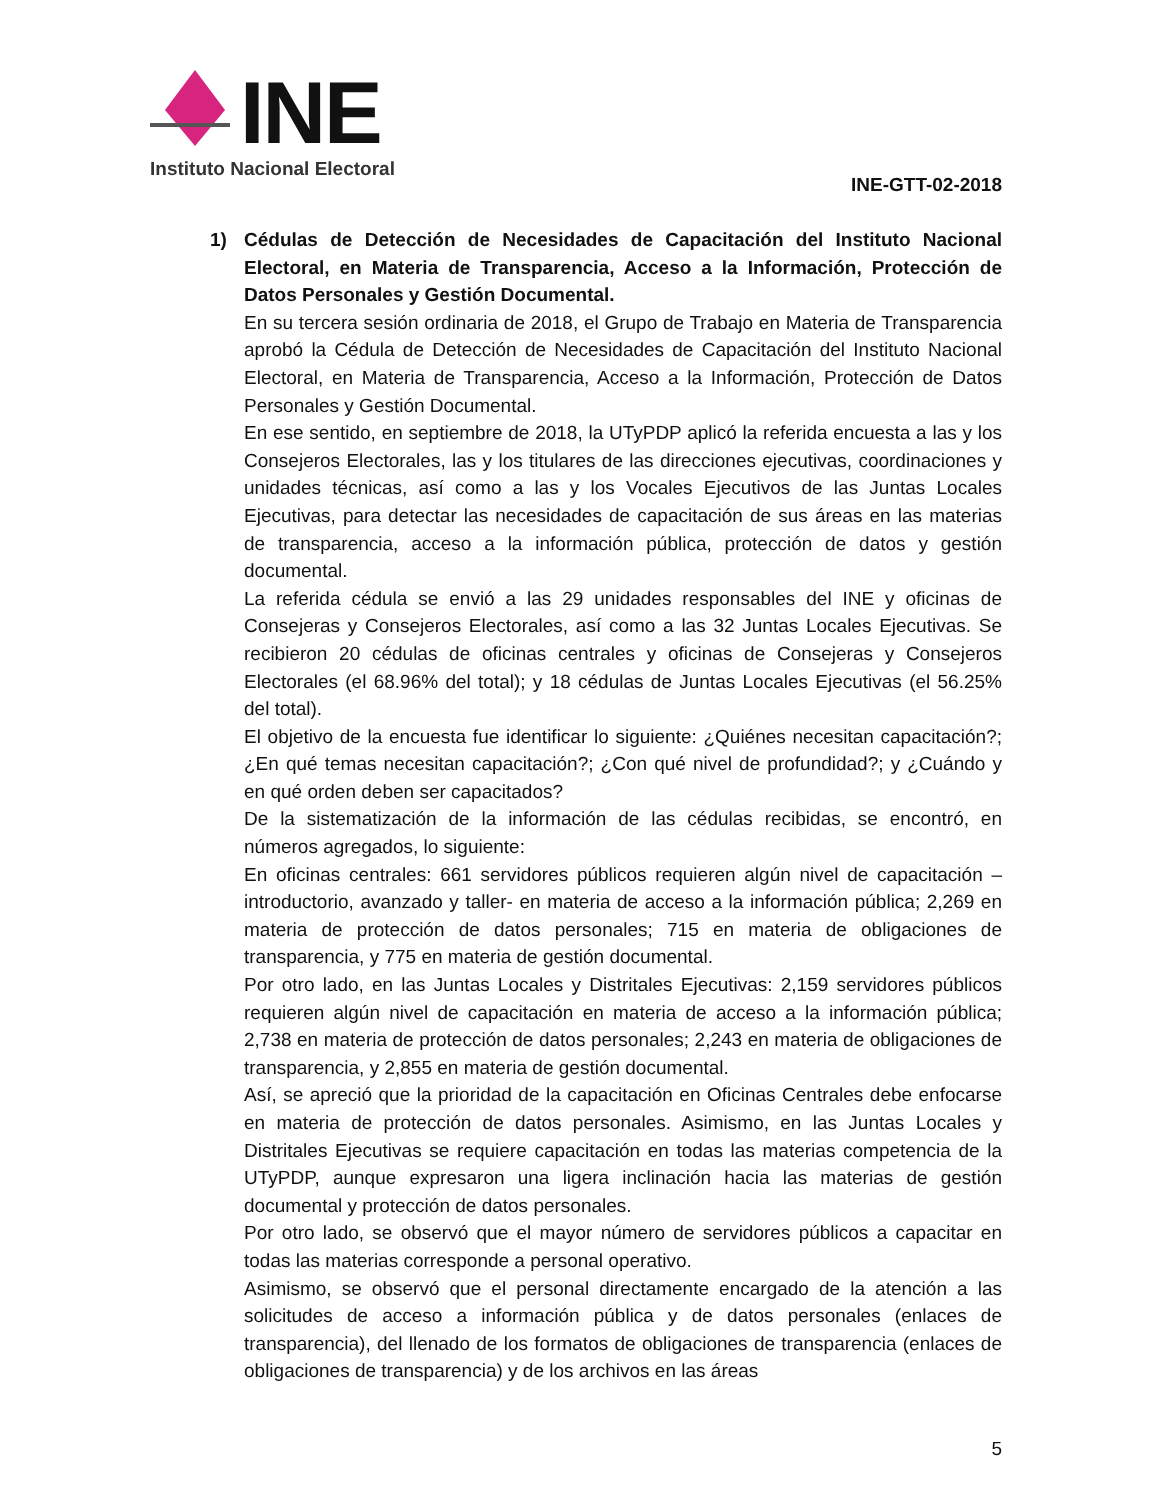INE
Instituto Nacional Electoral
INE-GTT-02-2018
1) Cédulas de Detección de Necesidades de Capacitación del Instituto Nacional Electoral, en Materia de Transparencia, Acceso a la Información, Protección de Datos Personales y Gestión Documental.
En su tercera sesión ordinaria de 2018, el Grupo de Trabajo en Materia de Transparencia aprobó la Cédula de Detección de Necesidades de Capacitación del Instituto Nacional Electoral, en Materia de Transparencia, Acceso a la Información, Protección de Datos Personales y Gestión Documental.
En ese sentido, en septiembre de 2018, la UTyPDP aplicó la referida encuesta a las y los Consejeros Electorales, las y los titulares de las direcciones ejecutivas, coordinaciones y unidades técnicas, así como a las y los Vocales Ejecutivos de las Juntas Locales Ejecutivas, para detectar las necesidades de capacitación de sus áreas en las materias de transparencia, acceso a la información pública, protección de datos y gestión documental.
La referida cédula se envió a las 29 unidades responsables del INE y oficinas de Consejeras y Consejeros Electorales, así como a las 32 Juntas Locales Ejecutivas. Se recibieron 20 cédulas de oficinas centrales y oficinas de Consejeras y Consejeros Electorales (el 68.96% del total); y 18 cédulas de Juntas Locales Ejecutivas (el 56.25% del total).
El objetivo de la encuesta fue identificar lo siguiente: ¿Quiénes necesitan capacitación?; ¿En qué temas necesitan capacitación?; ¿Con qué nivel de profundidad?; y ¿Cuándo y en qué orden deben ser capacitados?
De la sistematización de la información de las cédulas recibidas, se encontró, en números agregados, lo siguiente:
En oficinas centrales: 661 servidores públicos requieren algún nivel de capacitación –introductorio, avanzado y taller- en materia de acceso a la información pública; 2,269 en materia de protección de datos personales; 715 en materia de obligaciones de transparencia, y 775 en materia de gestión documental.
Por otro lado, en las Juntas Locales y Distritales Ejecutivas: 2,159 servidores públicos requieren algún nivel de capacitación en materia de acceso a la información pública; 2,738 en materia de protección de datos personales; 2,243 en materia de obligaciones de transparencia, y 2,855 en materia de gestión documental.
Así, se apreció que la prioridad de la capacitación en Oficinas Centrales debe enfocarse en materia de protección de datos personales. Asimismo, en las Juntas Locales y Distritales Ejecutivas se requiere capacitación en todas las materias competencia de la UTyPDP, aunque expresaron una ligera inclinación hacia las materias de gestión documental y protección de datos personales.
Por otro lado, se observó que el mayor número de servidores públicos a capacitar en todas las materias corresponde a personal operativo.
Asimismo, se observó que el personal directamente encargado de la atención a las solicitudes de acceso a información pública y de datos personales (enlaces de transparencia), del llenado de los formatos de obligaciones de transparencia (enlaces de obligaciones de transparencia) y de los archivos en las áreas
5